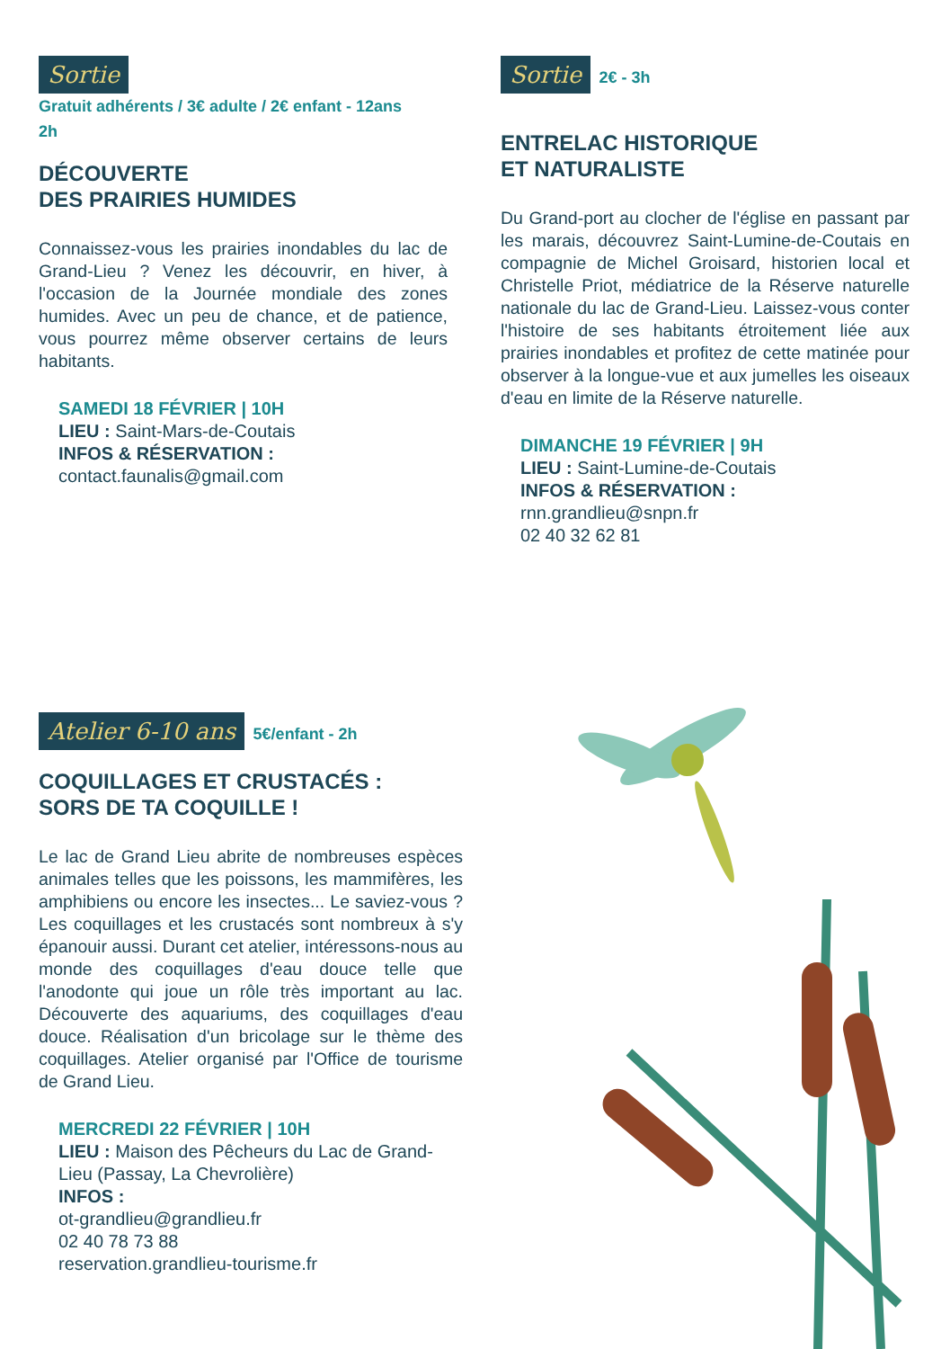Sortie
Gratuit adhérents / 3€ adulte / 2€ enfant - 12ans
2h
DÉCOUVERTE
DES PRAIRIES HUMIDES
Connaissez-vous les prairies inondables du lac de Grand-Lieu ? Venez les découvrir, en hiver, à l'occasion de la Journée mondiale des zones humides. Avec un peu de chance, et de patience, vous pourrez même observer certains de leurs habitants.
SAMEDI 18 FÉVRIER | 10H
LIEU : Saint-Mars-de-Coutais
INFOS & RÉSERVATION :
contact.faunalis@gmail.com
Sortie 2€ - 3h
ENTRELAC HISTORIQUE
ET NATURALISTE
Du Grand-port au clocher de l'église en passant par les marais, découvrez Saint-Lumine-de-Coutais en compagnie de Michel Groisard, historien local et Christelle Priot, médiatrice de la Réserve naturelle nationale du lac de Grand-Lieu. Laissez-vous conter l'histoire de ses habitants étroitement liée aux prairies inondables et profitez de cette matinée pour observer à la longue-vue et aux jumelles les oiseaux d'eau en limite de la Réserve naturelle.
DIMANCHE 19 FÉVRIER | 9H
LIEU : Saint-Lumine-de-Coutais
INFOS & RÉSERVATION :
rnn.grandlieu@snpn.fr
02 40 32 62 81
Atelier 6-10 ans 5€/enfant - 2h
COQUILLAGES ET CRUSTACÉS :
SORS DE TA COQUILLE !
Le lac de Grand Lieu abrite de nombreuses espèces animales telles que les poissons, les mammifères, les amphibiens ou encore les insectes... Le saviez-vous ? Les coquillages et les crustacés sont nombreux à s'y épanouir aussi. Durant cet atelier, intéressons-nous au monde des coquillages d'eau douce telle que l'anodonte qui joue un rôle très important au lac. Découverte des aquariums, des coquillages d'eau douce. Réalisation d'un bricolage sur le thème des coquillages. Atelier organisé par l'Office de tourisme de Grand Lieu.
MERCREDI 22 FÉVRIER | 10H
LIEU : Maison des Pêcheurs du Lac de Grand-Lieu (Passay, La Chevrolière)
INFOS :
ot-grandlieu@grandlieu.fr
02 40 78 73 88
reservation.grandlieu-tourisme.fr